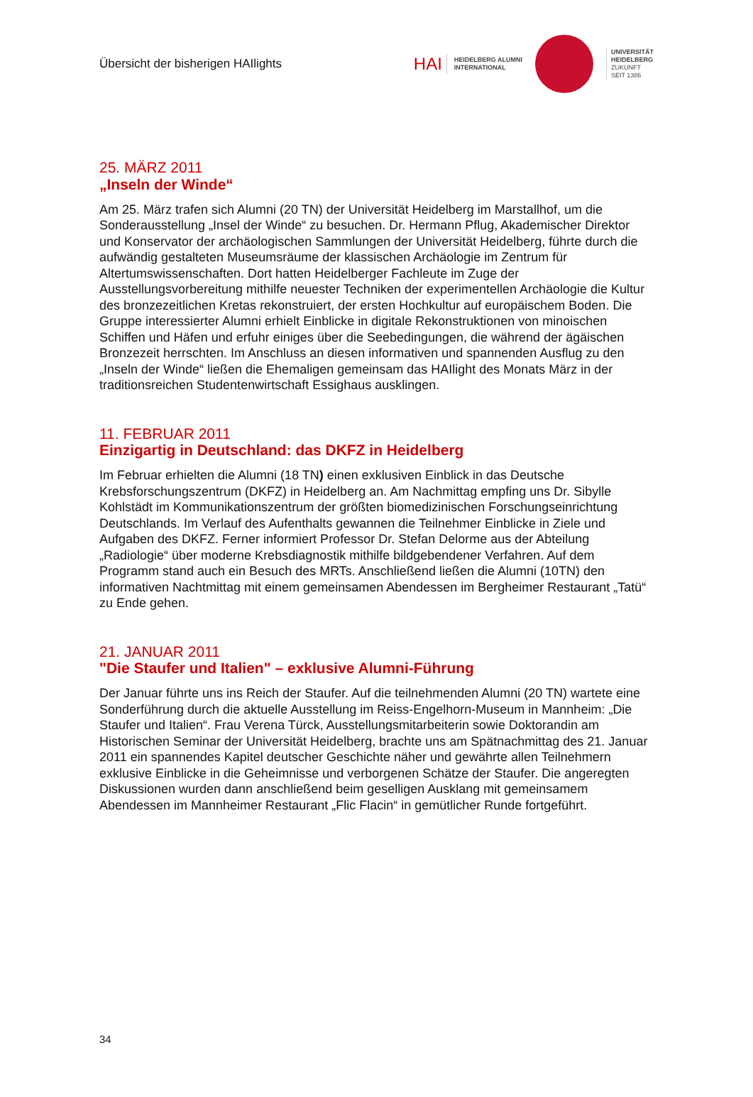Übersicht der bisherigen HAIlights
HAI HEIDELBERG ALUMNI
INTERNATIONAL
UNIVERSITÄT
HEIDELBERG
ZUKUNFT
SEIT 1386
25. MÄRZ 2011
„Inseln der Winde“
Am 25. März trafen sich Alumni (20 TN) der Universität Heidelberg im Marstallhof, um die Sonderausstellung „Insel der Winde“ zu besuchen. Dr. Hermann Pflug, Akademischer Direktor und Konservator der archäologischen Sammlungen der Universität Heidelberg, führte durch die aufwändig gestalteten Museumsräume der klassischen Archäologie im Zentrum für Altertumswissenschaften. Dort hatten Heidelberger Fachleute im Zuge der Ausstellungsvorbereitung mithilfe neuester Techniken der experimentellen Archäologie die Kultur des bronzezeitlichen Kretas rekonstruiert, der ersten Hochkultur auf europäischem Boden. Die Gruppe interessierter Alumni erhielt Einblicke in digitale Rekonstruktionen von minoischen Schiffen und Häfen und erfuhr einiges über die Seebedingungen, die während der ägäischen Bronzezeit herrschten. Im Anschluss an diesen informativen und spannenden Ausflug zu den „Inseln der Winde“ ließen die Ehemaligen gemeinsam das HAIlight des Monats März in der traditionsreichen Studentenwirtschaft Essighaus ausklingen.
11. FEBRUAR 2011
Einzigartig in Deutschland: das DKFZ in Heidelberg
Im Februar erhielten die Alumni (18 TN) einen exklusiven Einblick in das Deutsche Krebsforschungszentrum (DKFZ) in Heidelberg an. Am Nachmittag empfing uns Dr. Sibylle Kohlstädt im Kommunikationszentrum der größten biomedizinischen Forschungseinrichtung Deutschlands. Im Verlauf des Aufenthalts gewannen die Teilnehmer Einblicke in Ziele und Aufgaben des DKFZ. Ferner informiert Professor Dr. Stefan Delorme aus der Abteilung „Radiologie“ über moderne Krebsdiagnostik mithilfe bildgebendener Verfahren. Auf dem Programm stand auch ein Besuch des MRTs. Anschließend ließen die Alumni (10TN) den informativen Nachtmittag mit einem gemeinsamen Abendessen im Bergheimer Restaurant „Tatü“ zu Ende gehen.
21. JANUAR 2011
"Die Staufer und Italien" – exklusive Alumni-Führung
Der Januar führte uns ins Reich der Staufer. Auf die teilnehmenden Alumni (20 TN) wartete eine Sonderführung durch die aktuelle Ausstellung im Reiss-Engelhorn-Museum in Mannheim: „Die Staufer und Italien“. Frau Verena Türck, Ausstellungsmitarbeiterin sowie Doktorandin am Historischen Seminar der Universität Heidelberg, brachte uns am Spätnachmittag des 21. Januar 2011 ein spannendes Kapitel deutscher Geschichte näher und gewährte allen Teilnehmern exklusive Einblicke in die Geheimnisse und verborgenen Schätze der Staufer. Die angeregten Diskussionen wurden dann anschließend beim geselligen Ausklang mit gemeinsamem Abendessen im Mannheimer Restaurant „Flic Flacin“ in gemütlicher Runde fortgeführt.
34